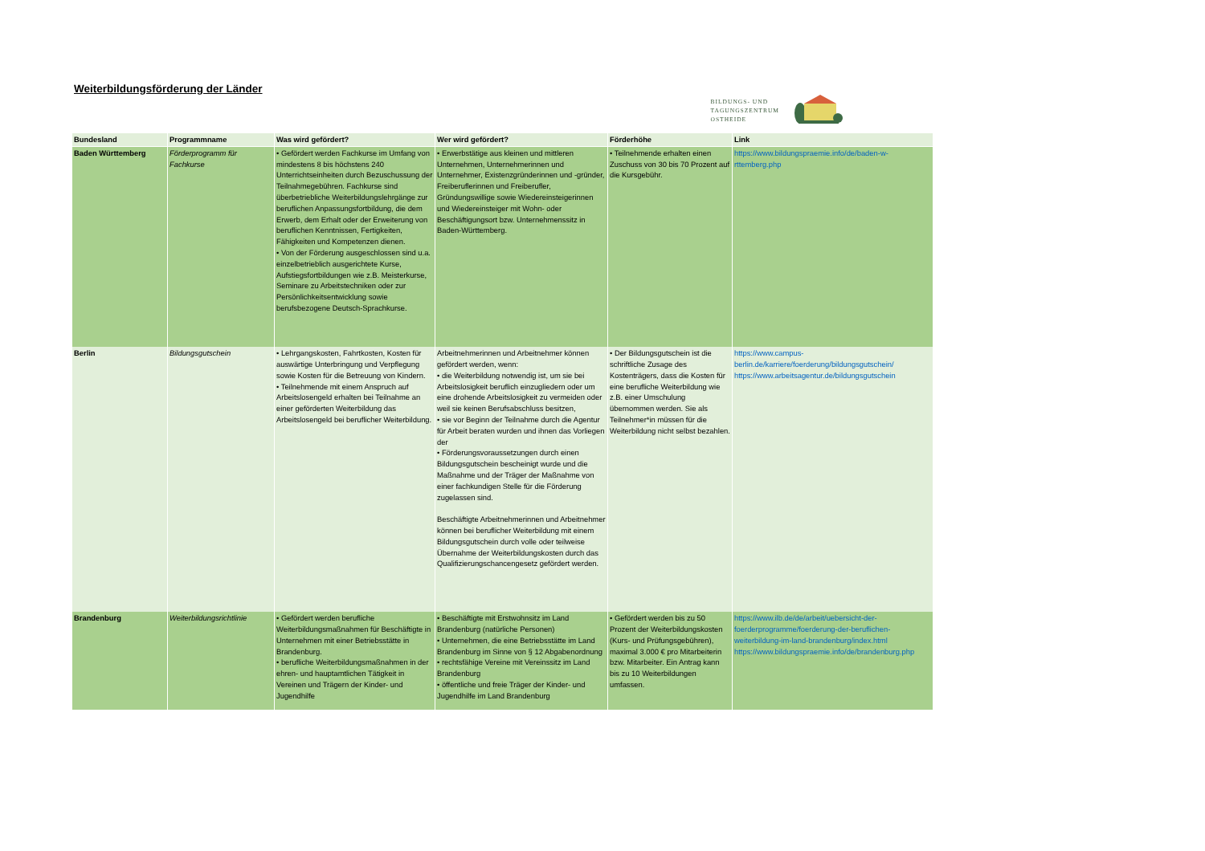Weiterbildungsförderung der Länder
BILDUNGS- UND
TAGUNGSZENTRUM
OSTHEIDE
| Bundesland | Programmname | Was wird gefördert? | Wer wird gefördert? | Förderhöhe | Link |
| --- | --- | --- | --- | --- | --- |
| Baden Württemberg | Förderprogramm für Fachkurse | • Gefördert werden Fachkurse im Umfang von mindestens 8 bis höchstens 240 Unterrichtseinheiten durch Bezuschussung der Teilnahmegebühren. Fachkurse sind überbetriebliche Weiterbildungslehrgänge zur beruflichen Anpassungsfortbildung, die dem Erwerb, dem Erhalt oder der Erweiterung von beruflichen Kenntnissen, Fertigkeiten, Fähigkeiten und Kompetenzen dienen. • Von der Förderung ausgeschlossen sind u.a. einzelbetrieblich ausgerichtete Kurse, Aufstiegsfortbildungen wie z.B. Meisterkurse, Seminare zu Arbeitstechniken oder zur Persönlichkeitsentwicklung sowie berufsbezogene Deutsch-Sprachkurse. | • Erwerbstätige aus kleinen und mittleren Unternehmen, Unternehmerinnen und Unternehmer, Existenzgründerinnen und -gründer, Freiberuflerinnen und Freiberufler, Gründungswillige sowie Wiedereinsteigerinnen und Wiedereinsteiger mit Wohn- oder Beschäftigungsort bzw. Unternehmenssitz in Baden-Württemberg. | • Teilnehmende erhalten einen Zuschuss von 30 bis 70 Prozent auf die Kursgebühr. | https://www.bildungspraemie.info/de/baden-w-rttemberg.php |
| Berlin | Bildungsgutschein | • Lehrgangskosten, Fahrtkosten, Kosten für auswärtige Unterbringung und Verpflegung sowie Kosten für die Betreuung von Kindern. • Teilnehmende mit einem Anspruch auf Arbeitslosengeld erhalten bei Teilnahme an einer geförderten Weiterbildung das Arbeitslosengeld bei beruflicher Weiterbildung. | Arbeitnehmerinnen und Arbeitnehmer können gefördert werden, wenn: • die Weiterbildung notwendig ist, um sie bei Arbeitslosigkeit beruflich einzugliedern oder um eine drohende Arbeitslosigkeit zu vermeiden oder weil sie keinen Berufsabschluss besitzen, • sie vor Beginn der Teilnahme durch die Agentur für Arbeit beraten wurden und ihnen das Vorliegen der • Förderungsvoraussetzungen durch einen Bildungsgutschein bescheinigt wurde und die Maßnahme und der Träger der Maßnahme von einer fachkundigen Stelle für die Förderung zugelassen sind. Beschäftigte Arbeitnehmerinnen und Arbeitnehmer können bei beruflicher Weiterbildung mit einem Bildungsgutschein durch volle oder teilweise Übernahme der Weiterbildungskosten durch das Qualifizierungschancengesetz gefördert werden. | • Der Bildungsgutschein ist die schriftliche Zusage des Kostenträgers, dass die Kosten für eine berufliche Weiterbildung wie z.B. einer Umschulung übernommen werden. Sie als Teilnehmer*in müssen für die Weiterbildung nicht selbst bezahlen. | https://www.campus-berlin.de/karriere/foerderung/bildungsgutschein/ https://www.arbeitsagentur.de/bildungsgutschein |
| Brandenburg | Weiterbildungsrichtlinie | • Gefördert werden berufliche Weiterbildungsmaßnahmen für Beschäftigte in Unternehmen mit einer Betriebsstätte in Brandenburg. • berufliche Weiterbildungsmaßnahmen in der ehren- und hauptamtlichen Tätigkeit in Vereinen und Trägern der Kinder- und Jugendhilfe | • Beschäftigte mit Erstwohnsitz im Land Brandenburg (natürliche Personen) • Unternehmen, die eine Betriebsstätte im Land Brandenburg im Sinne von § 12 Abgabenordnung • rechtsfähige Vereine mit Vereinssitz im Land Brandenburg • öffentliche und freie Träger der Kinder- und Jugendhilfe im Land Brandenburg | • Gefördert werden bis zu 50 Prozent der Weiterbildungskosten (Kurs- und Prüfungsgebühren), maximal 3.000 € pro Mitarbeiterin bzw. Mitarbeiter. Ein Antrag kann bis zu 10 Weiterbildungen umfassen. | https://www.ilb.de/de/arbeit/uebersicht-der-foerderprogramme/foerderung-der-beruflichen-weiterbildung-im-land-brandenburg/index.html https://www.bildungspraemie.info/de/brandenburg.php |